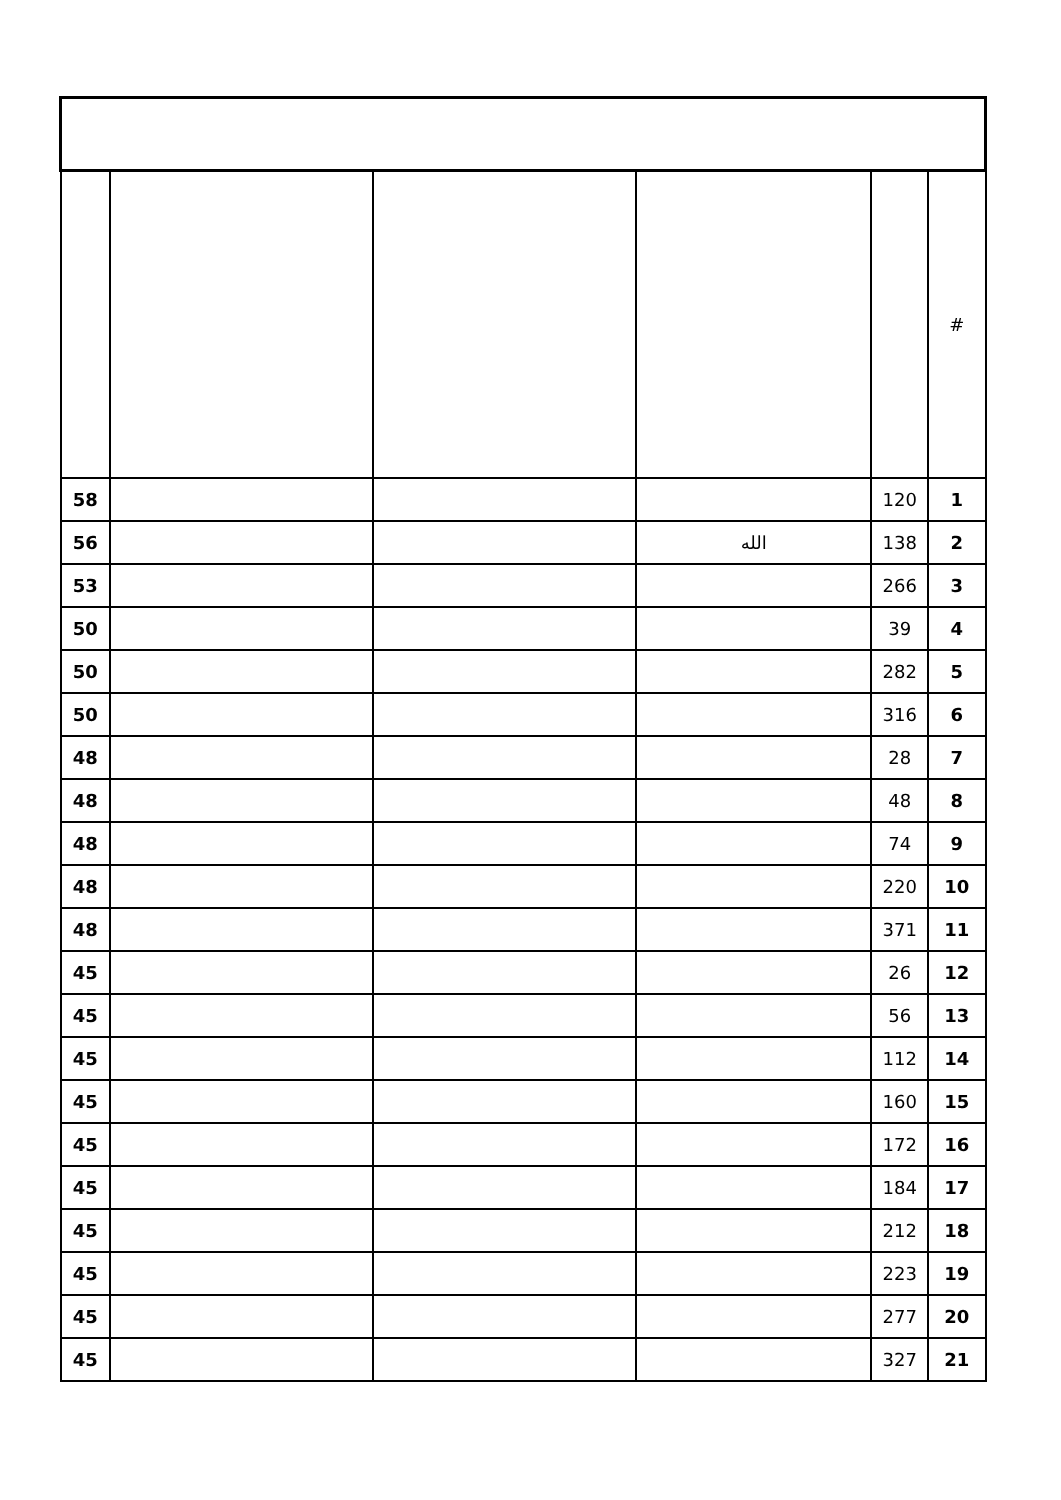| # | | | | | |
| --- | --- | --- | --- | --- | --- |
| 1 | 120 | | | | 58 |
| 2 | 138 | الله | | | 56 |
| 3 | 266 | | | | 53 |
| 4 | 39 | | | | 50 |
| 5 | 282 | | | | 50 |
| 6 | 316 | | | | 50 |
| 7 | 28 | | | | 48 |
| 8 | 48 | | | | 48 |
| 9 | 74 | | | | 48 |
| 10 | 220 | | | | 48 |
| 11 | 371 | | | | 48 |
| 12 | 26 | | | | 45 |
| 13 | 56 | | | | 45 |
| 14 | 112 | | | | 45 |
| 15 | 160 | | | | 45 |
| 16 | 172 | | | | 45 |
| 17 | 184 | | | | 45 |
| 18 | 212 | | | | 45 |
| 19 | 223 | | | | 45 |
| 20 | 277 | | | | 45 |
| 21 | 327 | | | | 45 |